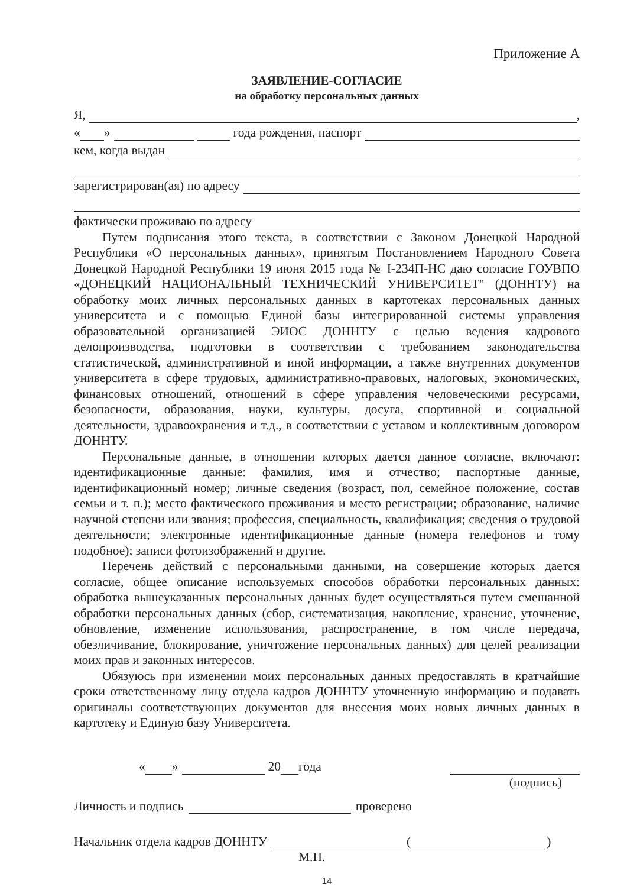Приложение А
ЗАЯВЛЕНИЕ-СОГЛАСИЕ
на обработку персональных данных
Я, ,
« » года рождения, паспорт
кем, когда выдан
зарегистрирован(ая) по адресу
фактически проживаю по адресу
Путем подписания этого текста, в соответствии с Законом Донецкой Народной Республики «О персональных данных», принятым Постановлением Народного Совета Донецкой Народной Республики 19 июня 2015 года № I-234П-НС даю согласие ГОУВПО «ДОНЕЦКИЙ НАЦИОНАЛЬНЫЙ ТЕХНИЧЕСКИЙ УНИВЕРСИТЕТ" (ДОННТУ) на обработку моих личных персональных данных в картотеках персональных данных университета и с помощью Единой базы интегрированной системы управления образовательной организацией ЭИОС ДОННТУ с целью ведения кадрового делопроизводства, подготовки в соответствии с требованием законодательства статистической, административной и иной информации, а также внутренних документов университета в сфере трудовых, административно-правовых, налоговых, экономических, финансовых отношений, отношений в сфере управления человеческими ресурсами, безопасности, образования, науки, культуры, досуга, спортивной и социальной деятельности, здравоохранения и т.д., в соответствии с уставом и коллективным договором ДОННТУ.
Персональные данные, в отношении которых дается данное согласие, включают: идентификационные данные: фамилия, имя и отчество; паспортные данные, идентификационный номер; личные сведения (возраст, пол, семейное положение, состав семьи и т. п.); место фактического проживания и место регистрации; образование, наличие научной степени или звания; профессия, специальность, квалификация; сведения о трудовой деятельности; электронные идентификационные данные (номера телефонов и тому подобное); записи фотоизображений и другие.
Перечень действий с персональными данными, на совершение которых дается согласие, общее описание используемых способов обработки персональных данных: обработка вышеуказанных персональных данных будет осуществляться путем смешанной обработки персональных данных (сбор, систематизация, накопление, хранение, уточнение, обновление, изменение использования, распространение, в том числе передача, обезличивание, блокирование, уничтожение персональных данных) для целей реализации моих прав и законных интересов.
Обязуюсь при изменении моих персональных данных предоставлять в кратчайшие сроки ответственному лицу отдела кадров ДОННТУ уточненную информацию и подавать оригиналы соответствующих документов для внесения моих новых личных данных в картотеку и Единую базу Университета.
« » 20 года
(подпись)
Личность и подпись проверено
Начальник отдела кадров ДОННТУ ( )
М.П.
14